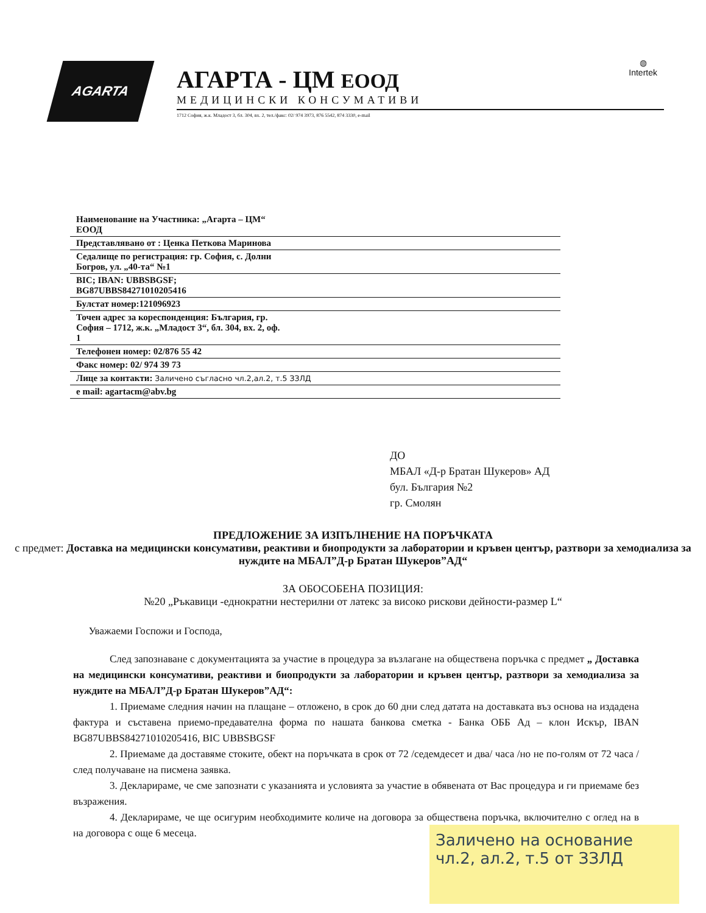AGARTA
АГАРТА - ЦМ ЕООД
МЕДИЦИНСКИ КОНСУМАТИВИ
1712 София, ж.к. Младост 3, бл. 304, вх. 2, тел./факс: 02/ 974 3973, 876 5542, 874 3330, e-mail
◍
Intertek
| Наименование на Участника: „Агарта – ЦМ“ ЕООД |
| Представлявано от : Ценка Петкова Маринова |
| Седалище по регистрация: гр. София, с. Долни Богров, ул. „40-та“ №1 |
| BIC; IBAN: UBBSBGSF; BG87UBBS84271010205416 |
| Булстат номер:121096923 |
| Точен адрес за кореспонденция: България, гр. София – 1712, ж.к. „Младост 3“, бл. 304, вх. 2, оф. 1 |
| Телефонен номер: 02/876 55 42 |
| Факс номер: 02/ 974 39 73 |
| Лице за контакти: Заличено съгласно чл.2,ал.2, т.5 ЗЗЛД |
| e mail: agartacm@abv.bg |
ДО
МБАЛ «Д-р Братан Шукеров» АД
бул. България №2
гр. Смолян
ПРЕДЛОЖЕНИЕ ЗА ИЗПЪЛНЕНИЕ НА ПОРЪЧКАТА
с предмет: Доставка на медицински консумативи, реактиви и биопродукти за лаборатории и кръвен център, разтвори за хемодиализа за нуждите на МБАЛ”Д-р Братан Шукеров”АД“
ЗА ОБОСОБЕНА ПОЗИЦИЯ:
№20 „Ръкавици -еднократни нестерилни от латекс за високо рискови дейности-размер L“
Уважаеми Госпожи и Господа,
След запознаване с документацията за участие в процедура за възлагане на обществена поръчка с предмет „ Доставка на медицински консумативи, реактиви и биопродукти за лаборатории и кръвен център, разтвори за хемодиализа за нуждите на МБАЛ”Д-р Братан Шукеров”АД“:
1. Приемаме следния начин на плащане – отложено, в срок до 60 дни след датата на доставката въз основа на издадена фактура и съставена приемо-предавателна форма по нашата банкова сметка - Банка ОББ Ад – клон Искър, IBAN BG87UBBS84271010205416, BIC UBBSBGSF
2. Приемаме да доставяме стоките, обект на поръчката в срок от 72 /седемдесет и два/ часа /но не по-голям от 72 часа / след получаване на писмена заявка.
3. Декларираме, че сме запознати с указанията и условията за участие в обявената от Вас процедура и ги приемаме без възражения.
4. Декларираме, че ще осигурим необходимите количе на договора за обществена поръчка, включително с оглед на в на договора с още 6 месеца.
Заличено на основание чл.2, ал.2, т.5 от ЗЗЛД